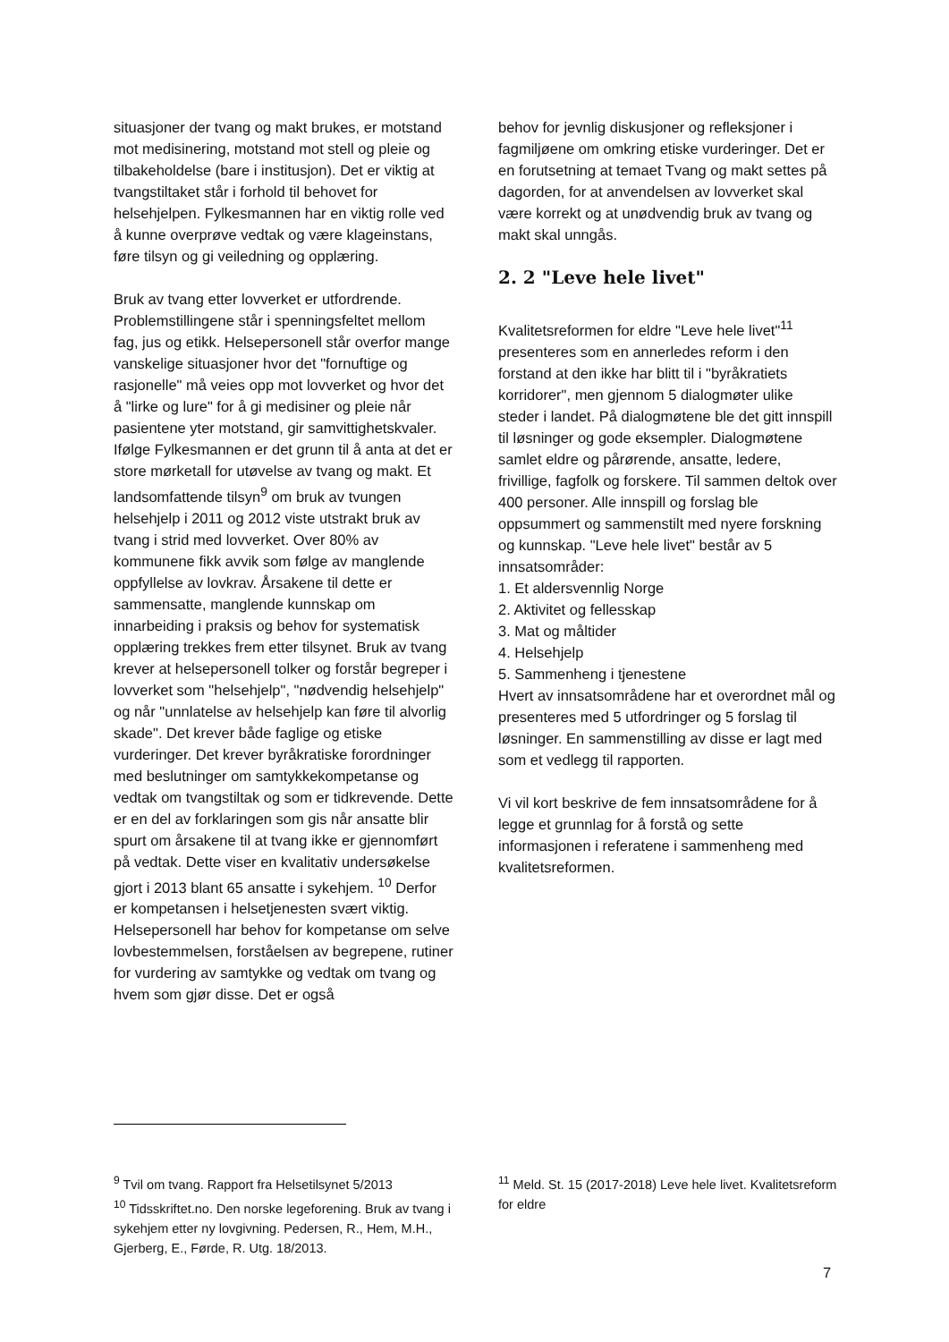situasjoner der tvang og makt brukes, er motstand mot medisinering, motstand mot stell og pleie og tilbakeholdelse (bare i institusjon). Det er viktig at tvangstiltaket står i forhold til behovet for helsehjelpen. Fylkesmannen har en viktig rolle ved å kunne overprøve vedtak og være klageinstans, føre tilsyn og gi veiledning og opplæring.
Bruk av tvang etter lovverket er utfordrende. Problemstillingene står i spenningsfeltet mellom fag, jus og etikk. Helsepersonell står overfor mange vanskelige situasjoner hvor det "fornuftige og rasjonelle" må veies opp mot lovverket og hvor det å "lirke og lure" for å gi medisiner og pleie når pasientene yter motstand, gir samvittighetskvaler. Ifølge Fylkesmannen er det grunn til å anta at det er store mørketall for utøvelse av tvang og makt. Et landsomfattende tilsyn<sup>9</sup> om bruk av tvungen helsehjelp i 2011 og 2012 viste utstrakt bruk av tvang i strid med lovverket. Over 80% av kommunene fikk avvik som følge av manglende oppfyllelse av lovkrav. Årsakene til dette er sammensatte, manglende kunnskap om innarbeiding i praksis og behov for systematisk opplæring trekkes frem etter tilsynet. Bruk av tvang krever at helsepersonell tolker og forstår begreper i lovverket som "helsehjelp", "nødvendig helsehjelp" og når "unnlatelse av helsehjelp kan føre til alvorlig skade". Det krever både faglige og etiske vurderinger. Det krever byråkratiske forordninger med beslutninger om samtykkekompetanse og vedtak om tvangstiltak og som er tidkrevende. Dette er en del av forklaringen som gis når ansatte blir spurt om årsakene til at tvang ikke er gjennomført på vedtak. Dette viser en kvalitativ undersøkelse gjort i 2013 blant 65 ansatte i sykehjem. <sup>10</sup> Derfor er kompetansen i helsetjenesten svært viktig. Helsepersonell har behov for kompetanse om selve lovbestemmelsen, forståelsen av begrepene, rutiner for vurdering av samtykke og vedtak om tvang og hvem som gjør disse. Det er også
behov for jevnlig diskusjoner og refleksjoner i fagmiljøene om omkring etiske vurderinger. Det er en forutsetning at temaet Tvang og makt settes på dagorden, for at anvendelsen av lovverket skal være korrekt og at unødvendig bruk av tvang og makt skal unngås.
2. 2 "Leve hele livet"
Kvalitetsreformen for eldre "Leve hele livet"<sup>11</sup> presenteres som en annerledes reform i den forstand at den ikke har blitt til i "byråkratiets korridorer", men gjennom 5 dialogmøter ulike steder i landet. På dialogmøtene ble det gitt innspill til løsninger og gode eksempler. Dialogmøtene samlet eldre og pårørende, ansatte, ledere, frivillige, fagfolk og forskere. Til sammen deltok over 400 personer. Alle innspill og forslag ble oppsummert og sammenstilt med nyere forskning og kunnskap. "Leve hele livet" består av 5 innsatsområder:
1. Et aldersvennlig Norge
2. Aktivitet og fellesskap
3. Mat og måltider
4. Helsehjelp
5. Sammenheng i tjenestene
Hvert av innsatsområdene har et overordnet mål og presenteres med 5 utfordringer og 5 forslag til løsninger. En sammenstilling av disse er lagt med som et vedlegg til rapporten.
Vi vil kort beskrive de fem innsatsområdene for å legge et grunnlag for å forstå og sette informasjonen i referatene i sammenheng med kvalitetsreformen.
<sup>9</sup> Tvil om tvang. Rapport fra Helsetilsynet 5/2013
<sup>10</sup> Tidsskriftet.no. Den norske legeforening. Bruk av tvang i sykehjem etter ny lovgivning. Pedersen, R., Hem, M.H., Gjerberg, E., Førde, R. Utg. 18/2013.
<sup>11</sup> Meld. St. 15 (2017-2018) Leve hele livet. Kvalitetsreform for eldre
7